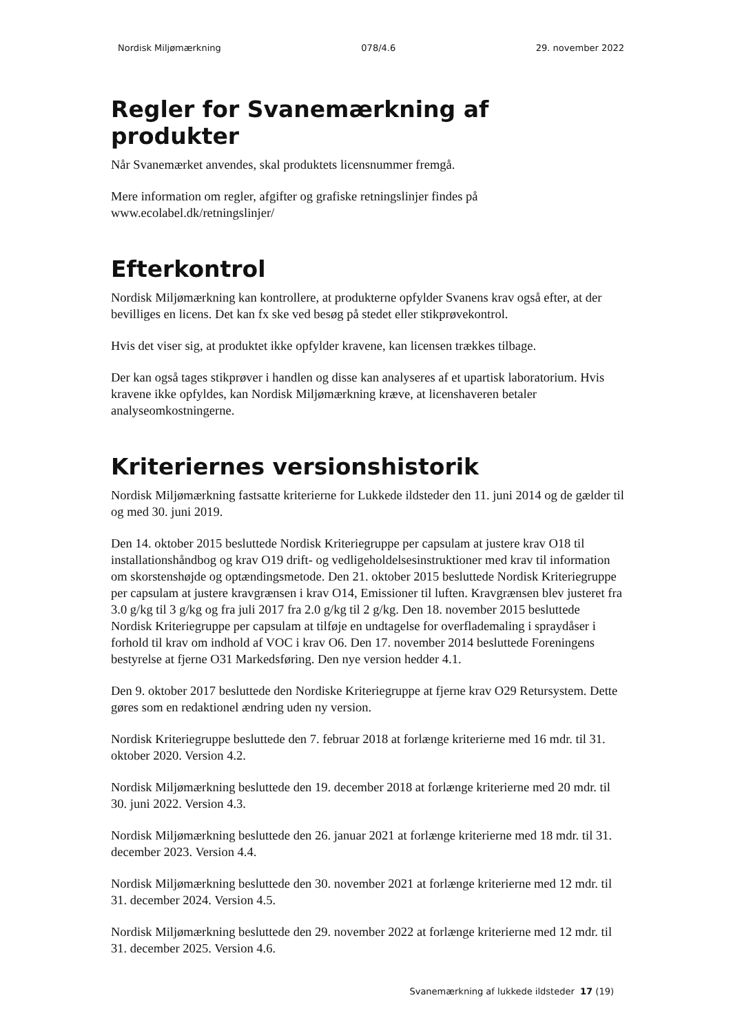Nordisk Miljømærkning 078/4.6 29. november 2022
Regler for Svanemærkning af produkter
Når Svanemærket anvendes, skal produktets licensnummer fremgå.
Mere information om regler, afgifter og grafiske retningslinjer findes på www.ecolabel.dk/retningslinjer/
Efterkontrol
Nordisk Miljømærkning kan kontrollere, at produkterne opfylder Svanens krav også efter, at der bevilliges en licens. Det kan fx ske ved besøg på stedet eller stikprøvekontrol.
Hvis det viser sig, at produktet ikke opfylder kravene, kan licensen trækkes tilbage.
Der kan også tages stikprøver i handlen og disse kan analyseres af et upartisk laboratorium. Hvis kravene ikke opfyldes, kan Nordisk Miljømærkning kræve, at licenshaveren betaler analyseomkostningerne.
Kriteriernes versionshistorik
Nordisk Miljømærkning fastsatte kriterierne for Lukkede ildsteder den 11. juni 2014 og de gælder til og med 30. juni 2019.
Den 14. oktober 2015 besluttede Nordisk Kriteriegruppe per capsulam at justere krav O18 til installationshåndbog og krav O19 drift- og vedligeholdelsesinstruktioner med krav til information om skorstenshøjde og optændingsmetode. Den 21. oktober 2015 besluttede Nordisk Kriteriegruppe per capsulam at justere kravgrænsen i krav O14, Emissioner til luften. Kravgrænsen blev justeret fra 3.0 g/kg til 3 g/kg og fra juli 2017 fra 2.0 g/kg til 2 g/kg. Den 18. november 2015 besluttede Nordisk Kriteriegruppe per capsulam at tilføje en undtagelse for overflademaling i spraydåser i forhold til krav om indhold af VOC i krav O6. Den 17. november 2014 besluttede Foreningens bestyrelse at fjerne O31 Markedsføring. Den nye version hedder 4.1.
Den 9. oktober 2017 besluttede den Nordiske Kriteriegruppe at fjerne krav O29 Retursystem. Dette gøres som en redaktionel ændring uden ny version.
Nordisk Kriteriegruppe besluttede den 7. februar 2018 at forlænge kriterierne med 16 mdr. til 31. oktober 2020. Version 4.2.
Nordisk Miljømærkning besluttede den 19. december 2018 at forlænge kriterierne med 20 mdr. til 30. juni 2022. Version 4.3.
Nordisk Miljømærkning besluttede den 26. januar 2021 at forlænge kriterierne med 18 mdr. til 31. december 2023. Version 4.4.
Nordisk Miljømærkning besluttede den 30. november 2021 at forlænge kriterierne med 12 mdr. til 31. december 2024. Version 4.5.
Nordisk Miljømærkning besluttede den 29. november 2022 at forlænge kriterierne med 12 mdr. til 31. december 2025. Version 4.6.
Svanemærkning af lukkede ildsteder 17 (19)